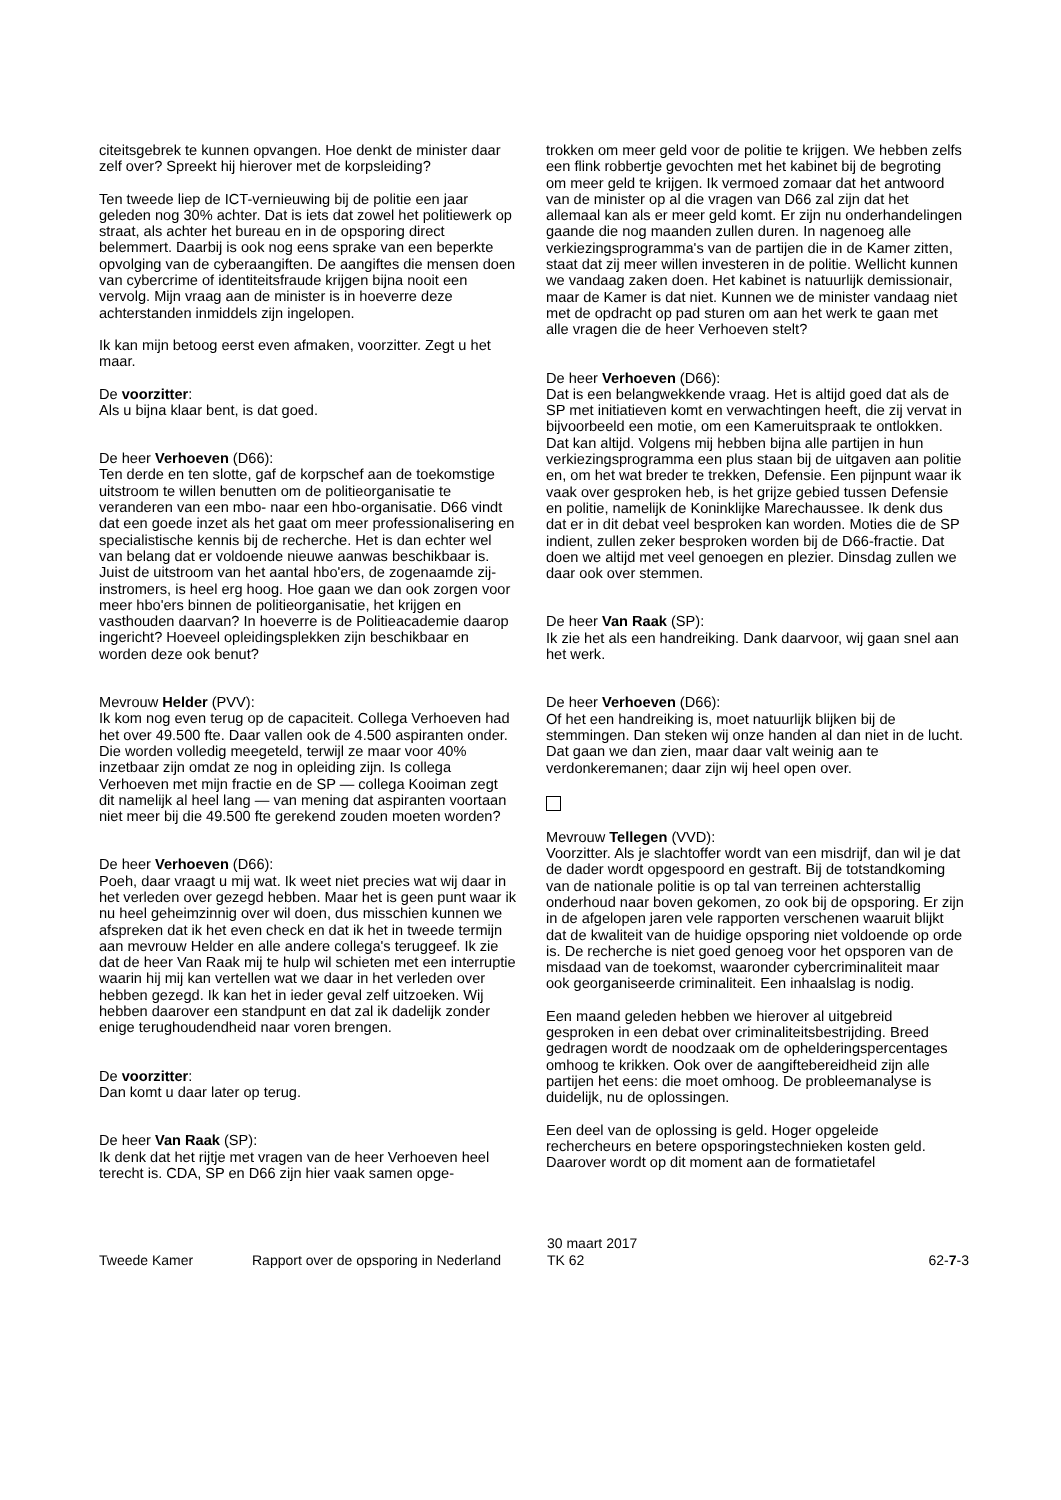citeitsgebrek te kunnen opvangen. Hoe denkt de minister daar zelf over? Spreekt hij hierover met de korpsleiding?
Ten tweede liep de ICT-vernieuwing bij de politie een jaar geleden nog 30% achter. Dat is iets dat zowel het politiewerk op straat, als achter het bureau en in de opsporing direct belemmert. Daarbij is ook nog eens sprake van een beperkte opvolging van de cyberaangiften. De aangiftes die mensen doen van cybercrime of identiteitsfraude krijgen bijna nooit een vervolg. Mijn vraag aan de minister is in hoeverre deze achterstanden inmiddels zijn ingelopen.
Ik kan mijn betoog eerst even afmaken, voorzitter. Zegt u het maar.
De voorzitter:
Als u bijna klaar bent, is dat goed.
De heer Verhoeven (D66):
Ten derde en ten slotte, gaf de korpschef aan de toekomstige uitstroom te willen benutten om de politieorganisatie te veranderen van een mbo- naar een hbo-organisatie. D66 vindt dat een goede inzet als het gaat om meer professionalisering en specialistische kennis bij de recherche. Het is dan echter wel van belang dat er voldoende nieuwe aanwas beschikbaar is. Juist de uitstroom van het aantal hbo'ers, de zogenaamde zij-instromers, is heel erg hoog. Hoe gaan we dan ook zorgen voor meer hbo'ers binnen de politieorganisatie, het krijgen en vasthouden daarvan? In hoeverre is de Politieacademie daarop ingericht? Hoeveel opleidingsplekken zijn beschikbaar en worden deze ook benut?
Mevrouw Helder (PVV):
Ik kom nog even terug op de capaciteit. Collega Verhoeven had het over 49.500 fte. Daar vallen ook de 4.500 aspiranten onder. Die worden volledig meegeteld, terwijl ze maar voor 40% inzetbaar zijn omdat ze nog in opleiding zijn. Is collega Verhoeven met mijn fractie en de SP — collega Kooiman zegt dit namelijk al heel lang — van mening dat aspiranten voortaan niet meer bij die 49.500 fte gerekend zouden moeten worden?
De heer Verhoeven (D66):
Poeh, daar vraagt u mij wat. Ik weet niet precies wat wij daar in het verleden over gezegd hebben. Maar het is geen punt waar ik nu heel geheimzinnig over wil doen, dus misschien kunnen we afspreken dat ik het even check en dat ik het in tweede termijn aan mevrouw Helder en alle andere collega's teruggeef. Ik zie dat de heer Van Raak mij te hulp wil schieten met een interruptie waarin hij mij kan vertellen wat we daar in het verleden over hebben gezegd. Ik kan het in ieder geval zelf uitzoeken. Wij hebben daarover een standpunt en dat zal ik dadelijk zonder enige terughoudendheid naar voren brengen.
De voorzitter:
Dan komt u daar later op terug.
De heer Van Raak (SP):
Ik denk dat het rijtje met vragen van de heer Verhoeven heel terecht is. CDA, SP en D66 zijn hier vaak samen opge-
trokken om meer geld voor de politie te krijgen. We hebben zelfs een flink robbertje gevochten met het kabinet bij de begroting om meer geld te krijgen. Ik vermoed zomaar dat het antwoord van de minister op al die vragen van D66 zal zijn dat het allemaal kan als er meer geld komt. Er zijn nu onderhandelingen gaande die nog maanden zullen duren. In nagenoeg alle verkiezingsprogramma's van de partijen die in de Kamer zitten, staat dat zij meer willen investeren in de politie. Wellicht kunnen we vandaag zaken doen. Het kabinet is natuurlijk demissionair, maar de Kamer is dat niet. Kunnen we de minister vandaag niet met de opdracht op pad sturen om aan het werk te gaan met alle vragen die de heer Verhoeven stelt?
De heer Verhoeven (D66):
Dat is een belangwekkende vraag. Het is altijd goed dat als de SP met initiatieven komt en verwachtingen heeft, die zij vervat in bijvoorbeeld een motie, om een Kameruitspraak te ontlokken. Dat kan altijd. Volgens mij hebben bijna alle partijen in hun verkiezingsprogramma een plus staan bij de uitgaven aan politie en, om het wat breder te trekken, Defensie. Een pijnpunt waar ik vaak over gesproken heb, is het grijze gebied tussen Defensie en politie, namelijk de Koninklijke Marechaussee. Ik denk dus dat er in dit debat veel besproken kan worden. Moties die de SP indient, zullen zeker besproken worden bij de D66-fractie. Dat doen we altijd met veel genoegen en plezier. Dinsdag zullen we daar ook over stemmen.
De heer Van Raak (SP):
Ik zie het als een handreiking. Dank daarvoor, wij gaan snel aan het werk.
De heer Verhoeven (D66):
Of het een handreiking is, moet natuurlijk blijken bij de stemmingen. Dan steken wij onze handen al dan niet in de lucht. Dat gaan we dan zien, maar daar valt weinig aan te verdonkeremanen; daar zijn wij heel open over.
Mevrouw Tellegen (VVD):
Voorzitter. Als je slachtoffer wordt van een misdrijf, dan wil je dat de dader wordt opgespoord en gestraft. Bij de totstandkoming van de nationale politie is op tal van terreinen achterstallig onderhoud naar boven gekomen, zo ook bij de opsporing. Er zijn in de afgelopen jaren vele rapporten verschenen waaruit blijkt dat de kwaliteit van de huidige opsporing niet voldoende op orde is. De recherche is niet goed genoeg voor het opsporen van de misdaad van de toekomst, waaronder cybercriminaliteit maar ook georganiseerde criminaliteit. Een inhaalslag is nodig.
Een maand geleden hebben we hierover al uitgebreid gesproken in een debat over criminaliteitsbestrijding. Breed gedragen wordt de noodzaak om de ophelderingspercentages omhoog te krikken. Ook over de aangiftebereidheid zijn alle partijen het eens: die moet omhoog. De probleemanalyse is duidelijk, nu de oplossingen.
Een deel van de oplossing is geld. Hoger opgeleide rechercheurs en betere opsporingstechnieken kosten geld. Daarover wordt op dit moment aan de formatietafel
Tweede Kamer Rapport over de opsporing in Nederland
30 maart 2017
TK 62
62-7-3